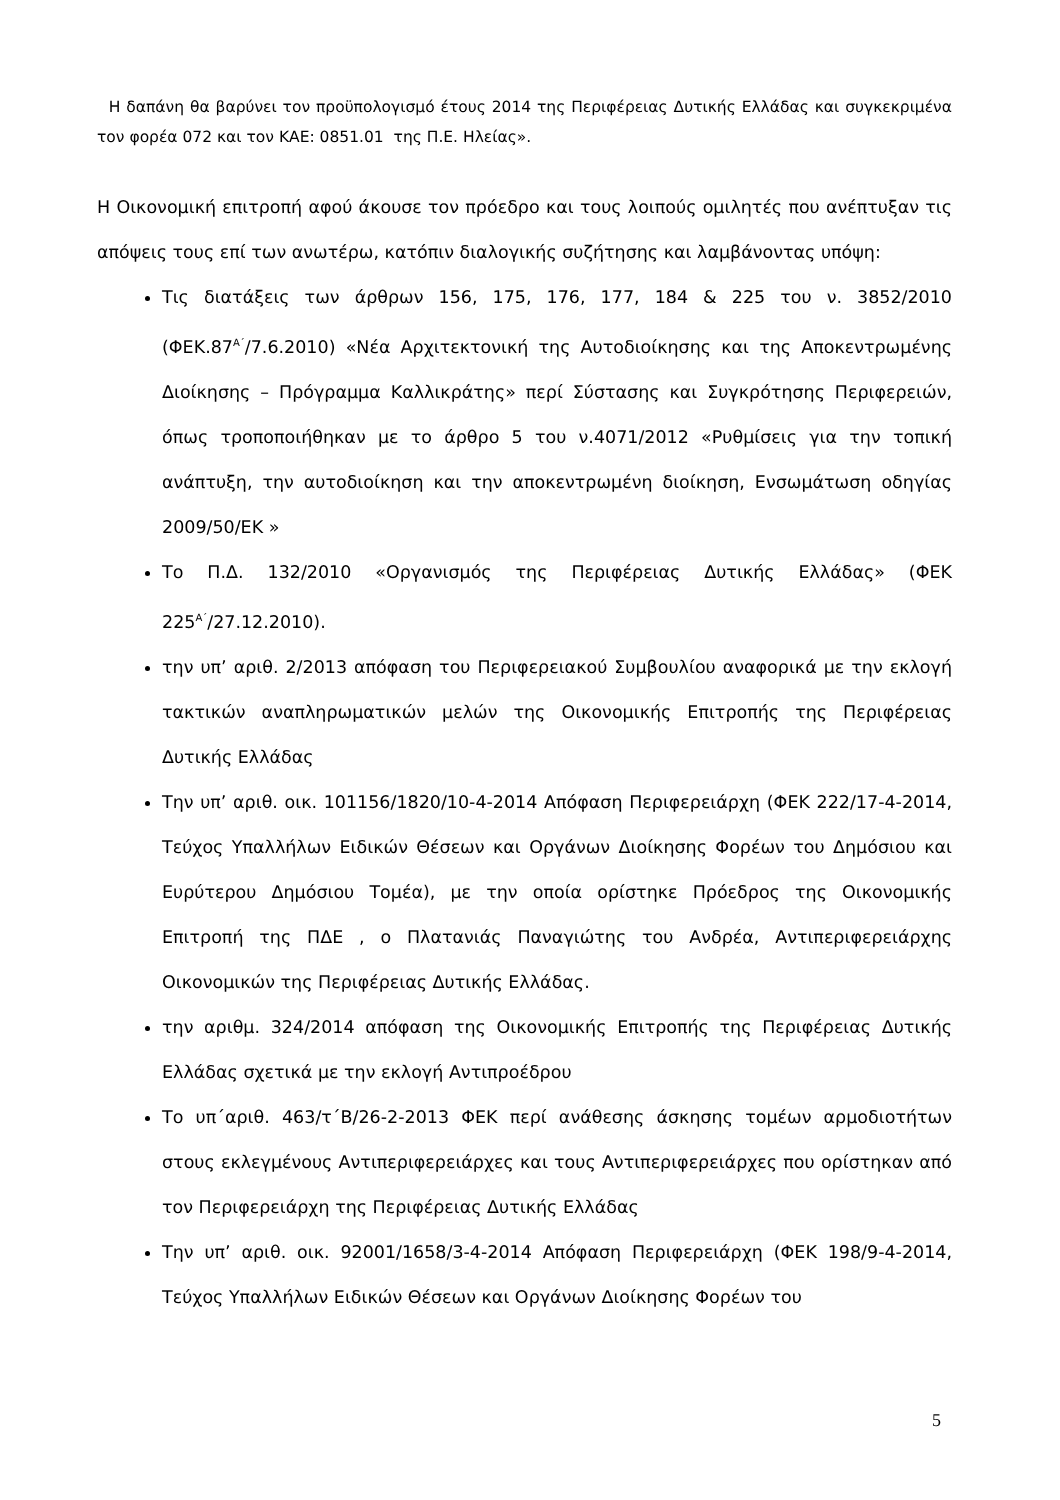Η δαπάνη θα βαρύνει τον προϋπολογισμό έτους 2014 της Περιφέρειας Δυτικής Ελλάδας και συγκεκριμένα τον φορέα 072 και τον ΚΑΕ: 0851.01 της Π.Ε. Ηλείας».
Η Οικονομική επιτροπή αφού άκουσε τον πρόεδρο και τους λοιπούς ομιλητές που ανέπτυξαν τις απόψεις τους επί των ανωτέρω, κατόπιν διαλογικής συζήτησης και λαμβάνοντας υπόψη:
Τις διατάξεις των άρθρων 156, 175, 176, 177, 184 & 225 του ν. 3852/2010 (ΦΕΚ.87<sup>Α΄</sup>/7.6.2010) «Νέα Αρχιτεκτονική της Αυτοδιοίκησης και της Αποκεντρωμένης Διοίκησης – Πρόγραμμα Καλλικράτης» περί Σύστασης και Συγκρότησης Περιφερειών, όπως τροποποιήθηκαν με το άρθρο 5 του ν.4071/2012 «Ρυθμίσεις για την τοπική ανάπτυξη, την αυτοδιοίκηση και την αποκεντρωμένη διοίκηση, Ενσωμάτωση οδηγίας 2009/50/ΕΚ »
Το Π.Δ. 132/2010 «Οργανισμός της Περιφέρειας Δυτικής Ελλάδας» (ΦΕΚ 225<sup>Α΄</sup>/27.12.2010).
την υπ’ αριθ. 2/2013 απόφαση του Περιφερειακού Συμβουλίου αναφορικά με την εκλογή τακτικών αναπληρωματικών μελών της Οικονομικής Επιτροπής της Περιφέρειας Δυτικής Ελλάδας
Την υπ’ αριθ. οικ. 101156/1820/10-4-2014 Απόφαση Περιφερειάρχη (ΦΕΚ 222/17-4-2014, Τεύχος Υπαλλήλων Ειδικών Θέσεων και Οργάνων Διοίκησης Φορέων του Δημόσιου και Ευρύτερου Δημόσιου Τομέα), με την οποία ορίστηκε Πρόεδρος της Οικονομικής Επιτροπή της ΠΔΕ , ο Πλατανιάς Παναγιώτης του Ανδρέα, Αντιπεριφερειάρχης Οικονομικών της Περιφέρειας Δυτικής Ελλάδας.
την αριθμ. 324/2014 απόφαση της Οικονομικής Επιτροπής της Περιφέρειας Δυτικής Ελλάδας σχετικά με την εκλογή Αντιπροέδρου
Το υπ΄αριθ. 463/τ΄Β/26-2-2013 ΦΕΚ περί ανάθεσης άσκησης τομέων αρμοδιοτήτων στους εκλεγμένους Αντιπεριφερειάρχες και τους Αντιπεριφερειάρχες που ορίστηκαν από τον Περιφερειάρχη της Περιφέρειας Δυτικής Ελλάδας
Την υπ’ αριθ. οικ. 92001/1658/3-4-2014 Απόφαση Περιφερειάρχη (ΦΕΚ 198/9-4-2014, Τεύχος Υπαλλήλων Ειδικών Θέσεων και Οργάνων Διοίκησης Φορέων του
5